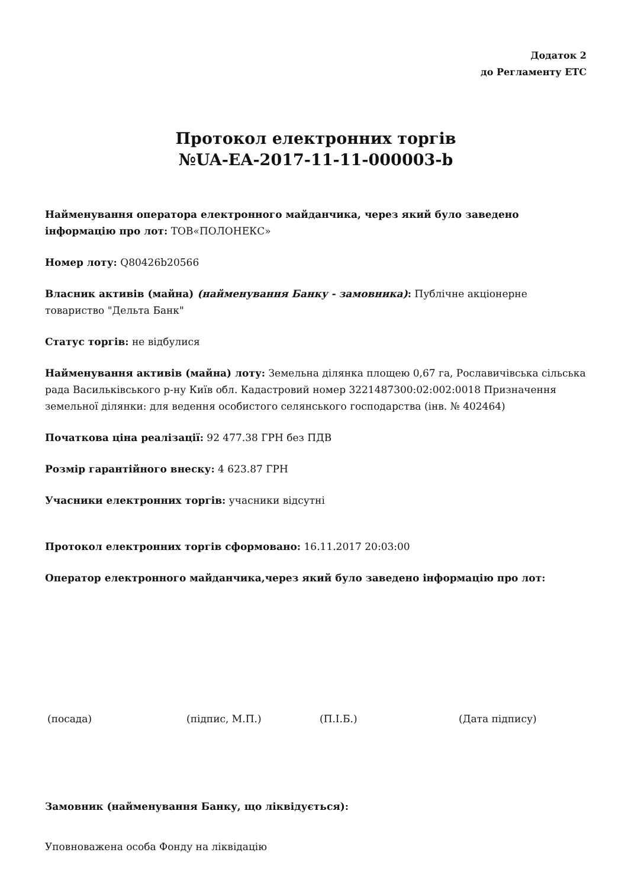Додаток 2
до Регламенту ЕТС
Протокол електронних торгів
№UA-EA-2017-11-11-000003-b
Найменування оператора електронного майданчика, через який було заведено інформацію про лот: ТОВ«ПОЛОНЕКС»
Номер лоту: Q80426b20566
Власник активів (майна) (найменування Банку - замовника): Публічне акціонерне товариство "Дельта Банк"
Статус торгів: не відбулися
Найменування активів (майна) лоту: Земельна ділянка площею 0,67 га, Рославичівська сільська рада Васильківського р-ну Київ обл. Кадастровий номер 3221487300:02:002:0018 Призначення земельної ділянки: для ведення особистого селянського господарства (інв. № 402464)
Початкова ціна реалізації: 92 477.38 ГРН без ПДВ
Розмір гарантійного внеску: 4 623.87 ГРН
Учасники електронних торгів: учасники відсутні
Протокол електронних торгів сформовано: 16.11.2017 20:03:00
Оператор електронного майданчика,через який було заведено інформацію про лот:
(посада) (підпис, М.П.) (П.І.Б.) (Дата підпису)
Замовник (найменування Банку, що ліквідується):
Уповноважена особа Фонду на ліквідацію